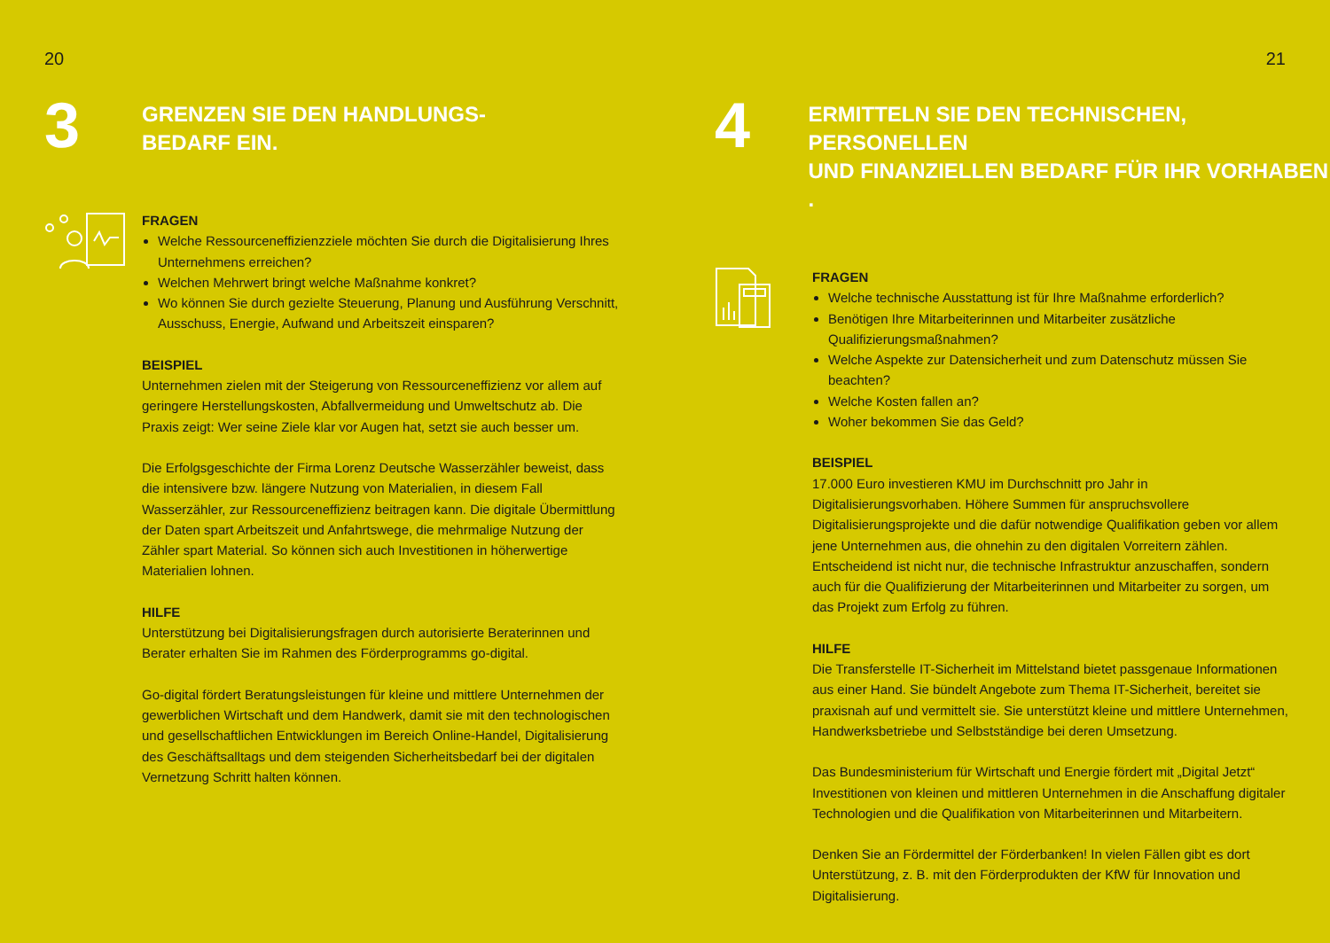20
3
GRENZEN SIE DEN HANDLUNGS-
BEDARF EIN.
FRAGEN
Welche Ressourceneffizienzziele möchten Sie durch die Digitalisierung Ihres Unternehmens erreichen?
Welchen Mehrwert bringt welche Maßnahme konkret?
Wo können Sie durch gezielte Steuerung, Planung und Ausführung Verschnitt, Ausschuss, Energie, Aufwand und Arbeitszeit einsparen?
BEISPIEL
Unternehmen zielen mit der Steigerung von Ressourceneffizienz vor allem auf geringere Herstellungskosten, Abfallvermeidung und Umweltschutz ab. Die Praxis zeigt: Wer seine Ziele klar vor Augen hat, setzt sie auch besser um.
Die Erfolgsgeschichte der Firma Lorenz Deutsche Wasserzähler beweist, dass die intensivere bzw. längere Nutzung von Materialien, in diesem Fall Wasserzähler, zur Ressourceneffizienz beitragen kann. Die digitale Übermittlung der Daten spart Arbeitszeit und Anfahrtswege, die mehrmalige Nutzung der Zähler spart Material. So können sich auch Investitionen in höherwertige Materialien lohnen.
HILFE
Unterstützung bei Digitalisierungsfragen durch autorisierte Beraterinnen und Berater erhalten Sie im Rahmen des Förderprogramms go-digital.
Go-digital fördert Beratungsleistungen für kleine und mittlere Unternehmen der gewerblichen Wirtschaft und dem Handwerk, damit sie mit den technologischen und gesellschaftlichen Entwicklungen im Bereich Online-Handel, Digitalisierung des Geschäftsalltags und dem steigenden Sicherheitsbedarf bei der digitalen Vernetzung Schritt halten können.
21
4
ERMITTELN SIE DEN TECHNISCHEN, PERSONELLEN
UND FINANZIELLEN BEDARF FÜR IHR VORHABEN .
FRAGEN
Welche technische Ausstattung ist für Ihre Maßnahme erforderlich?
Benötigen Ihre Mitarbeiterinnen und Mitarbeiter zusätzliche Qualifizierungsmaßnahmen?
Welche Aspekte zur Datensicherheit und zum Datenschutz müssen Sie beachten?
Welche Kosten fallen an?
Woher bekommen Sie das Geld?
BEISPIEL
17.000 Euro investieren KMU im Durchschnitt pro Jahr in Digitalisierungsvorhaben. Höhere Summen für anspruchsvollere Digitalisierungsprojekte und die dafür notwendige Qualifikation geben vor allem jene Unternehmen aus, die ohnehin zu den digitalen Vorreitern zählen. Entscheidend ist nicht nur, die technische Infrastruktur anzuschaffen, sondern auch für die Qualifizierung der Mitarbeiterinnen und Mitarbeiter zu sorgen, um das Projekt zum Erfolg zu führen.
HILFE
Die Transferstelle IT-Sicherheit im Mittelstand bietet passgenaue Informationen aus einer Hand. Sie bündelt Angebote zum Thema IT-Sicherheit, bereitet sie praxisnah auf und vermittelt sie. Sie unterstützt kleine und mittlere Unternehmen, Handwerksbetriebe und Selbstständige bei deren Umsetzung.
Das Bundesministerium für Wirtschaft und Energie fördert mit „Digital Jetzt“ Investitionen von kleinen und mittleren Unternehmen in die Anschaffung digitaler Technologien und die Qualifikation von Mitarbeiterinnen und Mitarbeitern.
Denken Sie an Fördermittel der Förderbanken! In vielen Fällen gibt es dort Unterstützung, z. B. mit den Förderprodukten der KfW für Innovation und Digitalisierung.